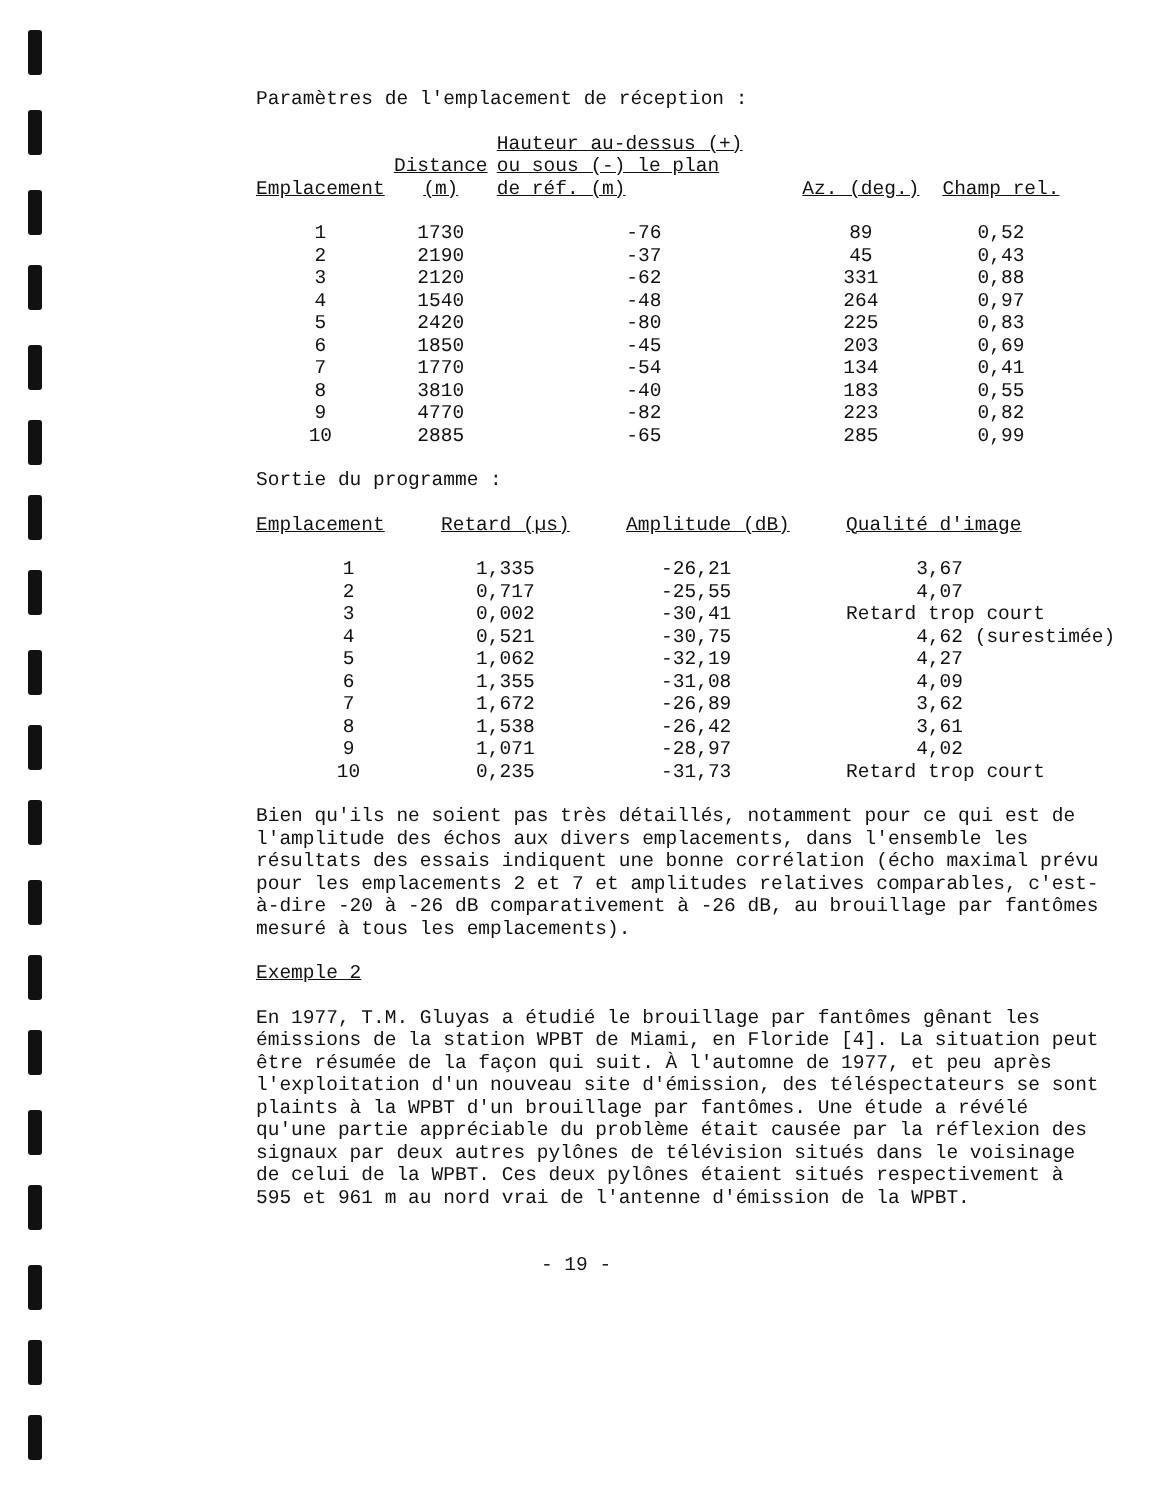Paramètres de l'emplacement de réception :
| Emplacement | Distance (m) | Hauteur au-dessus (+) ou sous (-) le plan de réf. (m) | Az. (deg.) | Champ rel. |
| --- | --- | --- | --- | --- |
| 1 | 1730 | -76 | 89 | 0,52 |
| 2 | 2190 | -37 | 45 | 0,43 |
| 3 | 2120 | -62 | 331 | 0,88 |
| 4 | 1540 | -48 | 264 | 0,97 |
| 5 | 2420 | -80 | 225 | 0,83 |
| 6 | 1850 | -45 | 203 | 0,69 |
| 7 | 1770 | -54 | 134 | 0,41 |
| 8 | 3810 | -40 | 183 | 0,55 |
| 9 | 4770 | -82 | 223 | 0,82 |
| 10 | 2885 | -65 | 285 | 0,99 |
Sortie du programme :
| Emplacement | Retard (µs) | Amplitude (dB) | Qualité d'image |
| --- | --- | --- | --- |
| 1 | 1,335 | -26,21 | 3,67 |
| 2 | 0,717 | -25,55 | 4,07 |
| 3 | 0,002 | -30,41 | Retard trop court |
| 4 | 0,521 | -30,75 | 4,62 (surestimée) |
| 5 | 1,062 | -32,19 | 4,27 |
| 6 | 1,355 | -31,08 | 4,09 |
| 7 | 1,672 | -26,89 | 3,62 |
| 8 | 1,538 | -26,42 | 3,61 |
| 9 | 1,071 | -28,97 | 4,02 |
| 10 | 0,235 | -31,73 | Retard trop court |
Bien qu'ils ne soient pas très détaillés, notamment pour ce qui est de l'amplitude des échos aux divers emplacements, dans l'ensemble les résultats des essais indiquent une bonne corrélation (écho maximal prévu pour les emplacements 2 et 7 et amplitudes relatives comparables, c'est-à-dire -20 à -26 dB comparativement à -26 dB, au brouillage par fantômes mesuré à tous les emplacements).
Exemple 2
En 1977, T.M. Gluyas a étudié le brouillage par fantômes gênant les émissions de la station WPBT de Miami, en Floride [4]. La situation peut être résumée de la façon qui suit. À l'automne de 1977, et peu après l'exploitation d'un nouveau site d'émission, des téléspectateurs se sont plaints à la WPBT d'un brouillage par fantômes. Une étude a révélé qu'une partie appréciable du problème était causée par la réflexion des signaux par deux autres pylônes de télévision situés dans le voisinage de celui de la WPBT. Ces deux pylônes étaient situés respectivement à 595 et 961 m au nord vrai de l'antenne d'émission de la WPBT.
- 19 -